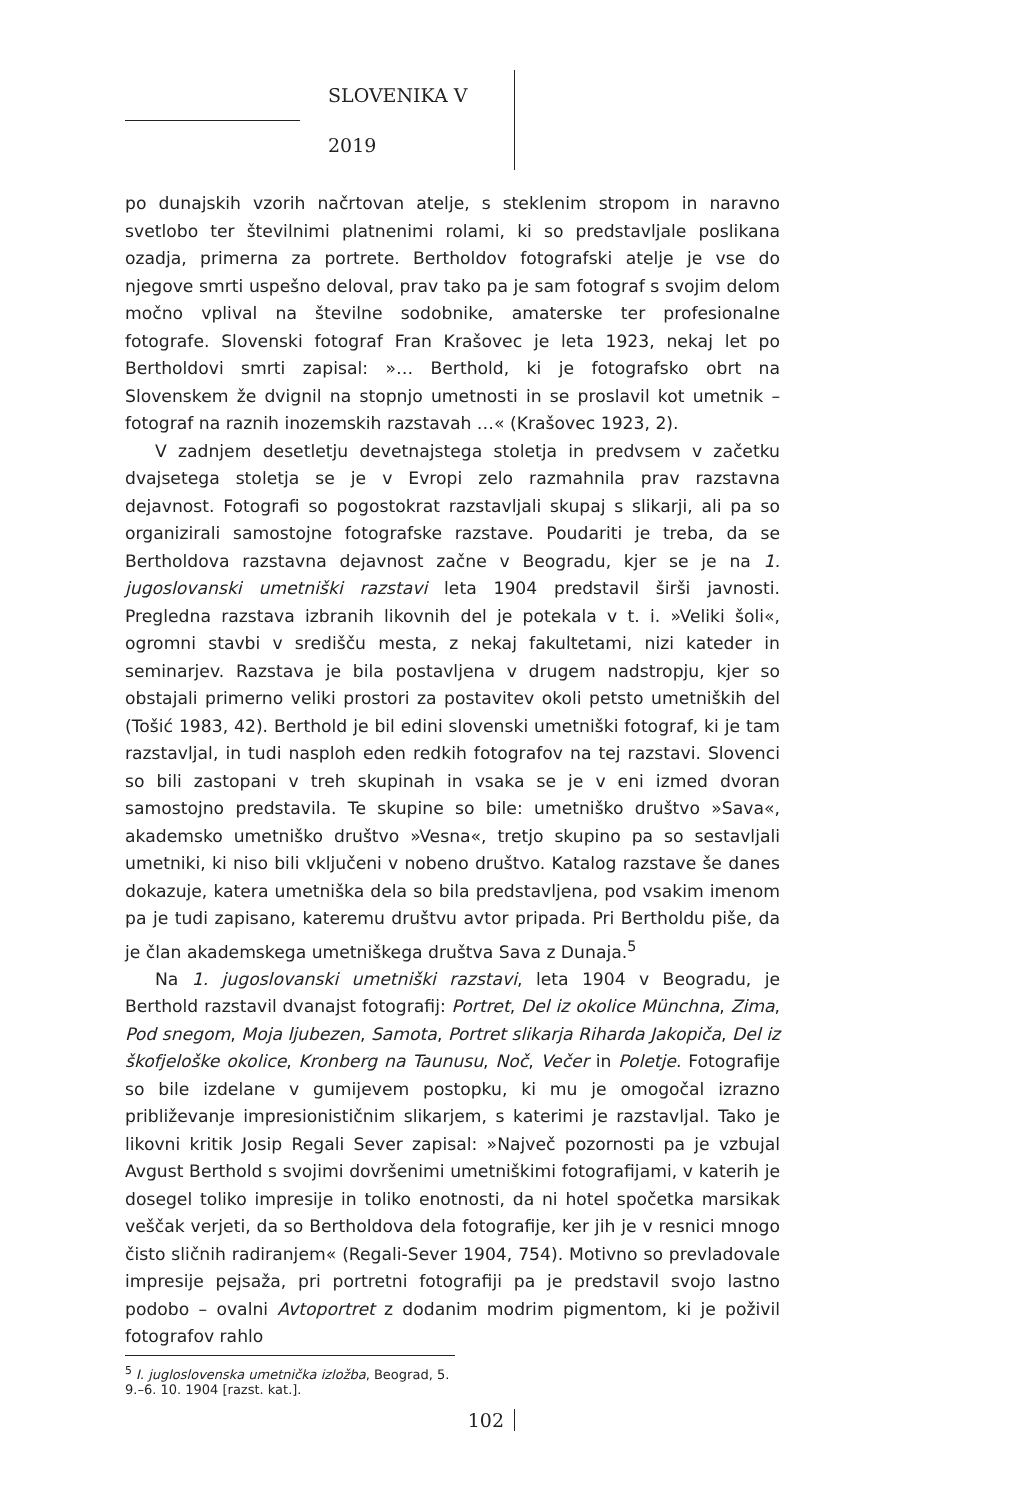SLOVENIKA V 2019
po dunajskih vzorih načrtovan atelje, s steklenim stropom in naravno svetlobo ter številnimi platnenimi rolami, ki so predstavljale poslikana ozadja, primerna za portrete. Bertholdov fotografski atelje je vse do njegove smrti uspešno deloval, prav tako pa je sam fotograf s svojim delom močno vplival na številne sodobnike, amaterske ter profesionalne fotografe. Slovenski fotograf Fran Krašovec je leta 1923, nekaj let po Bertholdovi smrti zapisal: »… Berthold, ki je fotografsko obrt na Slovenskem že dvignil na stopnjo umetnosti in se proslavil kot umetnik – fotograf na raznih inozemskih razstavah …« (Krašovec 1923, 2).
V zadnjem desetletju devetnajstega stoletja in predvsem v začetku dvajsetega stoletja se je v Evropi zelo razmahnila prav razstavna dejavnost. Fotografi so pogostokrat razstavljali skupaj s slikarji, ali pa so organizirali samostojne fotografske razstave. Poudariti je treba, da se Bertholdova razstavna dejavnost začne v Beogradu, kjer se je na 1. jugoslovanski umetniški razstavi leta 1904 predstavil širši javnosti. Pregledna razstava izbranih likovnih del je potekala v t. i. »Veliki šoli«, ogromni stavbi v središču mesta, z nekaj fakultetami, nizi kateder in seminarjev. Razstava je bila postavljena v drugem nadstropju, kjer so obstajali primerno veliki prostori za postavitev okoli petsto umetniških del (Tošić 1983, 42). Berthold je bil edini slovenski umetniški fotograf, ki je tam razstavljal, in tudi nasploh eden redkih fotografov na tej razstavi. Slovenci so bili zastopani v treh skupinah in vsaka se je v eni izmed dvoran samostojno predstavila. Te skupine so bile: umetniško društvo »Sava«, akademsko umetniško društvo »Vesna«, tretjo skupino pa so sestavljali umetniki, ki niso bili vključeni v nobeno društvo. Katalog razstave še danes dokazuje, katera umetniška dela so bila predstavljena, pod vsakim imenom pa je tudi zapisano, kateremu društvu avtor pripada. Pri Bertholdu piše, da je član akademskega umetniškega društva Sava z Dunaja.<sup>5</sup>
Na 1. jugoslovanski umetniški razstavi, leta 1904 v Beogradu, je Berthold razstavil dvanajst fotografij: Portret, Del iz okolice Münchna, Zima, Pod snegom, Moja ljubezen, Samota, Portret slikarja Riharda Jakopiča, Del iz škofjeloške okolice, Kronberg na Taunusu, Noč, Večer in Poletje. Fotografije so bile izdelane v gumijevem postopku, ki mu je omogočal izrazno približevanje impresionističnim slikarjem, s katerimi je razstavljal. Tako je likovni kritik Josip Regali Sever zapisal: »Največ pozornosti pa je vzbujal Avgust Berthold s svojimi dovršenimi umetniškimi fotografijami, v katerih je dosegel toliko impresije in toliko enotnosti, da ni hotel spočetka marsikak veščak verjeti, da so Bertholdova dela fotografije, ker jih je v resnici mnogo čisto sličnih radiranjem« (Regali-Sever 1904, 754). Motivno so prevladovale impresije pejsaža, pri portretni fotografiji pa je predstavil svojo lastno podobo – ovalni Avtoportret z dodanim modrim pigmentom, ki je poživil fotografov rahlo
<sup>5</sup> I. jugloslovenska umetnička izložba, Beograd, 5. 9.–6. 10. 1904 [razst. kat.].
102